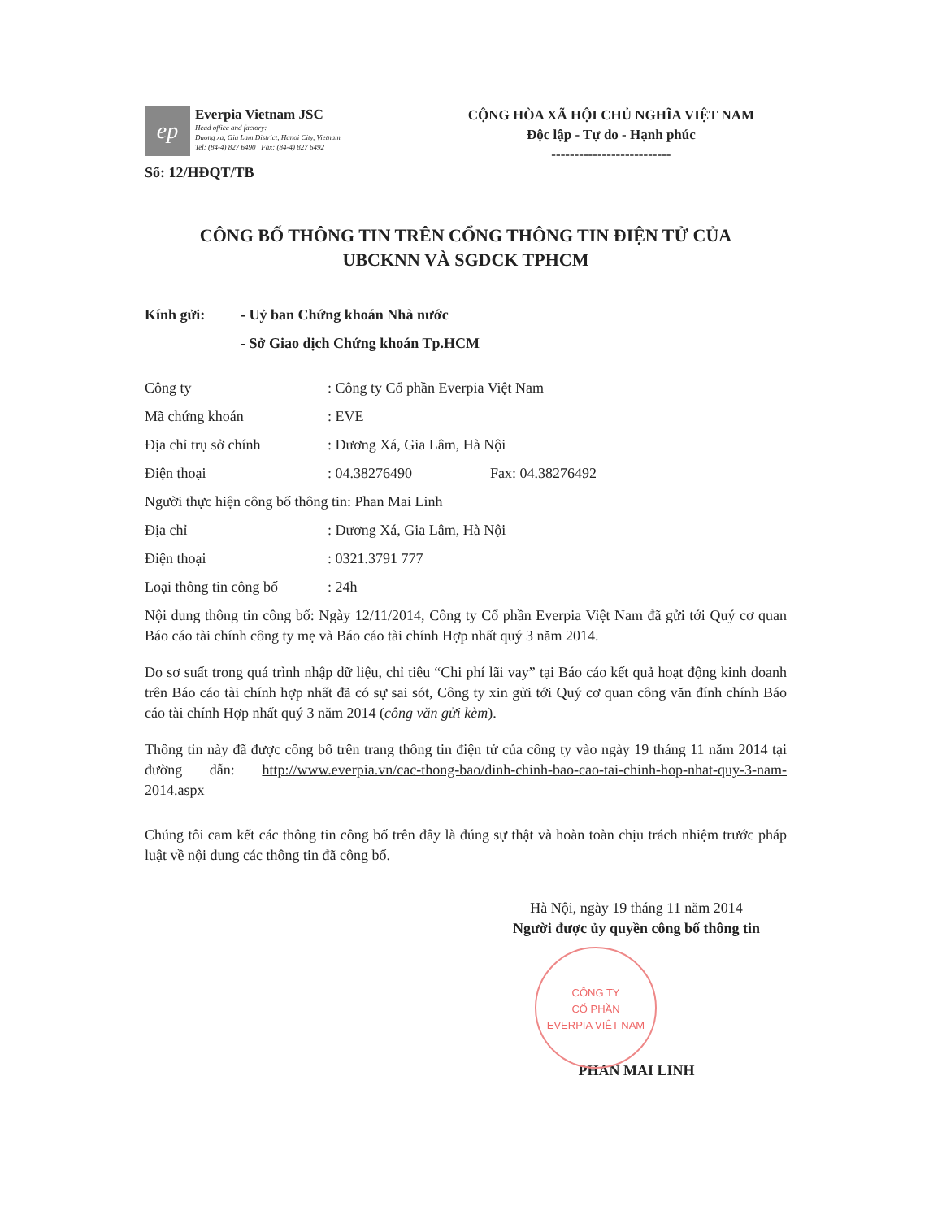ep
Everpia Vietnam JSC
Head office and factory:
Duong xa, Gia Lam District, Hanoi City, Vietnam
Tel: (84-4) 827 6490 Fax: (84-4) 827 6492
CỘNG HÒA XÃ HỘI CHỦ NGHĨA VIỆT NAM
Độc lập - Tự do - Hạnh phúc
--------------------------
Số: 12/HĐQT/TB
CÔNG BỐ THÔNG TIN TRÊN CỔNG THÔNG TIN ĐIỆN TỬ CỦA
UBCKNN VÀ SGDCK TPHCM
Kính gửi: - Uỷ ban Chứng khoán Nhà nước
- Sở Giao dịch Chứng khoán Tp.HCM
Công ty: Công ty Cổ phần Everpia Việt Nam
Mã chứng khoán: EVE
Địa chỉ trụ sở chính: Dương Xá, Gia Lâm, Hà Nội
Điện thoại: 04.38276490 Fax: 04.38276492
Người thực hiện công bố thông tin: Phan Mai Linh
Địa chỉ: Dương Xá, Gia Lâm, Hà Nội
Điện thoại: 0321.3791 777
Loại thông tin công bố: 24h
Nội dung thông tin công bố: Ngày 12/11/2014, Công ty Cổ phần Everpia Việt Nam đã gửi tới Quý cơ quan Báo cáo tài chính công ty mẹ và Báo cáo tài chính Hợp nhất quý 3 năm 2014.
Do sơ suất trong quá trình nhập dữ liệu, chỉ tiêu “Chi phí lãi vay” tại Báo cáo kết quả hoạt động kinh doanh trên Báo cáo tài chính hợp nhất đã có sự sai sót, Công ty xin gửi tới Quý cơ quan công văn đính chính Báo cáo tài chính Hợp nhất quý 3 năm 2014 (công văn gửi kèm).
Thông tin này đã được công bố trên trang thông tin điện tử của công ty vào ngày 19 tháng 11 năm 2014 tại đường dẫn: http://www.everpia.vn/cac-thong-bao/dinh-chinh-bao-cao-tai-chinh-hop-nhat-quy-3-nam-2014.aspx
Chúng tôi cam kết các thông tin công bố trên đây là đúng sự thật và hoàn toàn chịu trách nhiệm trước pháp luật về nội dung các thông tin đã công bố.
Hà Nội, ngày 19 tháng 11 năm 2014
Người được ủy quyền công bố thông tin
CÔNG TY
CỔ PHẦN
EVERPIA VIỆT NAM
PHAN MAI LINH